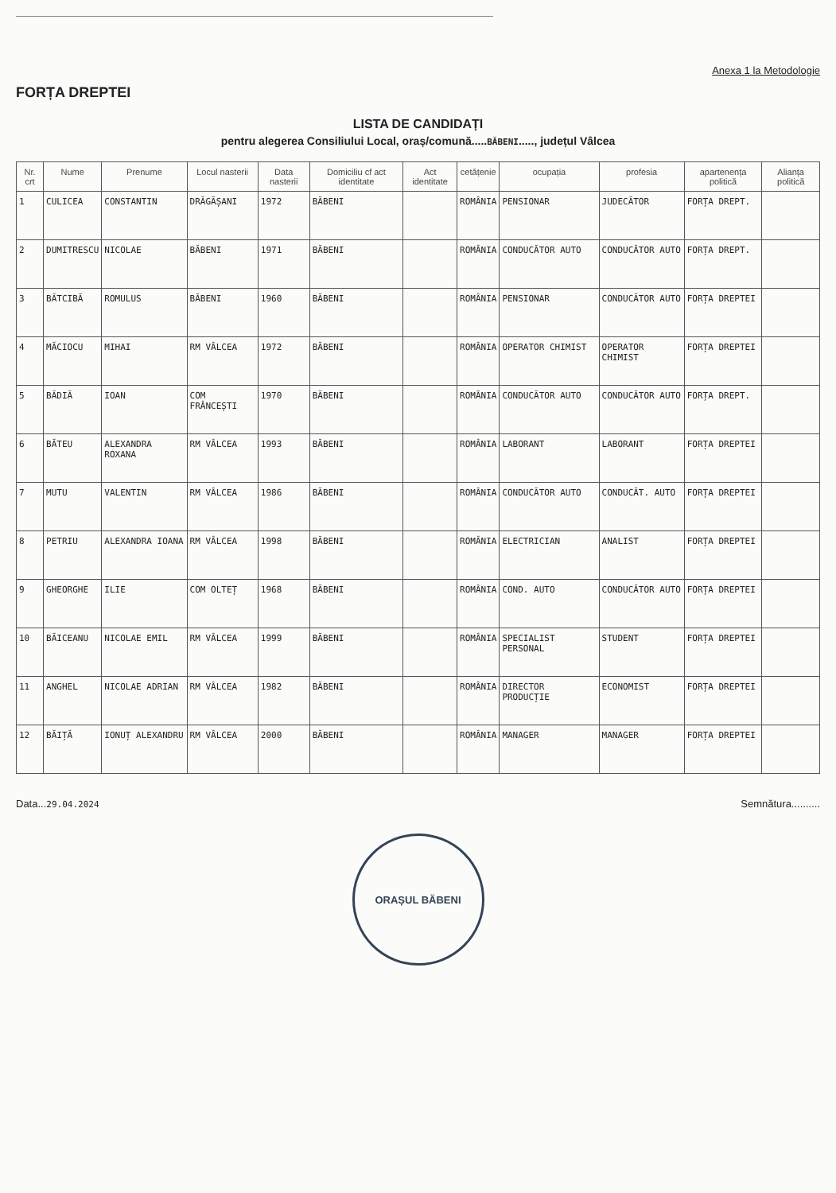Anexa 1 la Metodologie
FORȚA DREPTEI
LISTA DE CANDIDAȚI
pentru alegerea Consiliului Local, oraș/comună.....BĂBENI....., județul Vâlcea
| Nr. crt | Nume | Prenume | Locul nasterii | Data nasterii | Domiciliu cf act identitate | Act identitate | cetățenie | ocupația | profesia | apartenența politică | Alianța politică |
| --- | --- | --- | --- | --- | --- | --- | --- | --- | --- | --- | --- |
| 1 | CULICEA | CONSTANTIN | DRĂGĂȘANI | 1972 | BĂBENI | | ROMÂNIA | PENSIONAR | JUDECĂTOR | FORȚA DREPT. | |
| 2 | DUMITRESCU | NICOLAE | BĂBENI | 1971 | BĂBENI | | ROMÂNIA | CONDUCĂTOR AUTO | CONDUCĂTOR AUTO | FORȚA DREPT. | |
| 3 | BĂTCIBĂ | ROMULUS | BĂBENI | 1960 | BĂBENI | | ROMÂNIA | PENSIONAR | CONDUCĂTOR AUTO | FORȚA DREPTEI | |
| 4 | MĂCIOCU | MIHAI | RM VÂLCEA | 1972 | BĂBENI | | ROMÂNIA | OPERATOR CHIMIST | OPERATOR CHIMIST | FORȚA DREPTEI | |
| 5 | BĂDIĂ | IOAN | COM FRÂNCEȘTI | 1970 | BĂBENI | | ROMÂNIA | CONDUCĂTOR AUTO | CONDUCĂTOR AUTO | FORȚA DREPT. | |
| 6 | BĂTEU | ALEXANDRA ROXANA | RM VÂLCEA | 1993 | BĂBENI | | ROMÂNIA | LABORANT | LABORANT | FORȚA DREPTEI | |
| 7 | MUTU | VALENTIN | RM VÂLCEA | 1986 | BĂBENI | | ROMÂNIA | CONDUCĂTOR AUTO | CONDUCĂT. AUTO | FORȚA DREPTEI | |
| 8 | PETRIU | ALEXANDRA IOANA | RM VÂLCEA | 1998 | BĂBENI | | ROMÂNIA | ELECTRICIAN | ANALIST | FORȚA DREPTEI | |
| 9 | GHEORGHE | ILIE | COM OLTEȚ | 1968 | BĂBENI | | ROMÂNIA | COND. AUTO | CONDUCĂTOR AUTO | FORȚA DREPTEI | |
| 10 | BĂICEANU | NICOLAE EMIL | RM VÂLCEA | 1999 | BĂBENI | | ROMÂNIA | SPECIALIST PERSONAL | STUDENT | FORȚA DREPTEI | |
| 11 | ANGHEL | NICOLAE ADRIAN | RM VÂLCEA | 1982 | BĂBENI | | ROMÂNIA | DIRECTOR PRODUCȚIE | ECONOMIST | FORȚA DREPTEI | |
| 12 | BĂIȚĂ | IONUȚ ALEXANDRU | RM VÂLCEA | 2000 | BĂBENI | | ROMÂNIA | MANAGER | MANAGER | FORȚA DREPTEI | |
Data...29.04.2024
Semnătura..........
ORAȘUL BĂBENI